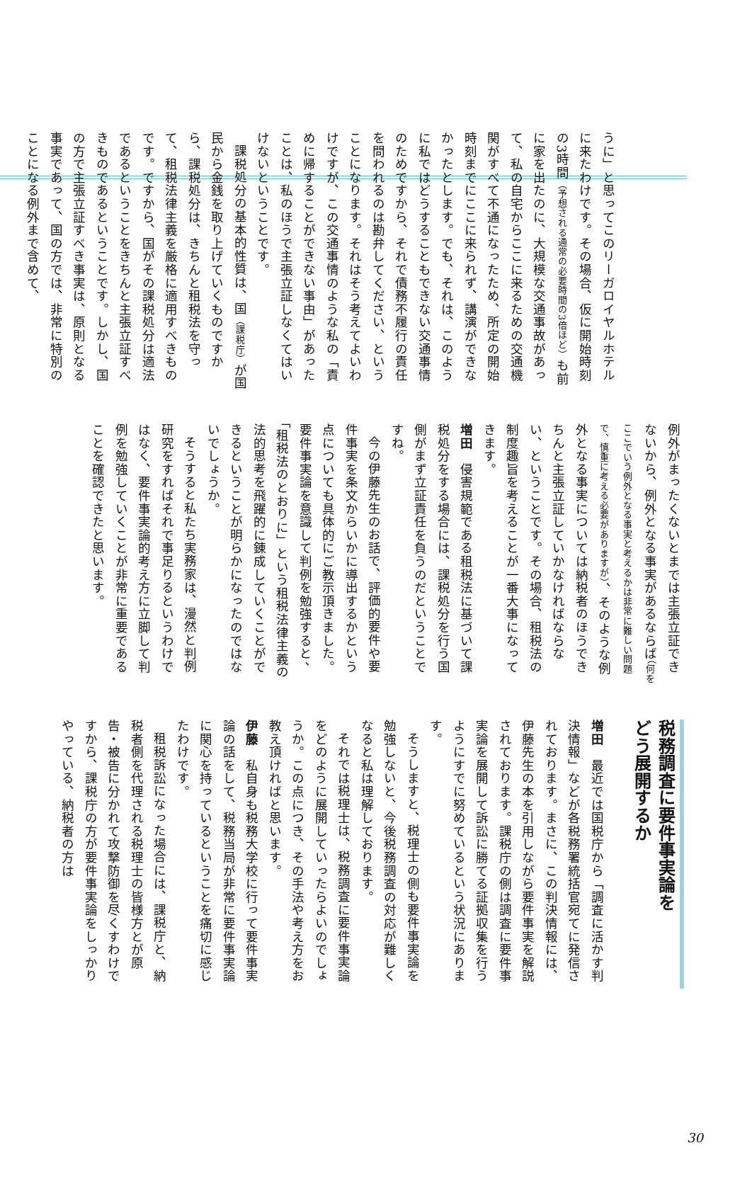うに」と思ってこのリーガロイヤルホテルに来たわけです。その場合、仮に開始時刻の3時間（予想される通常の必要時間の3倍ほど）も前に家を出たのに、大規模な交通事故があって、私の自宅からここに来るための交通機関がすべて不通になったため、所定の開始時刻までにここに来られず、講演ができなかったとします。でも、それは、このように私ではどうすることもできない交通事情のためですから、それで債務不履行の責任を問われるのは勘弁してください、ということになります。それはそう考えてよいわけですが、この交通事情のような私の「責めに帰することができない事由」があったことは、私のほうで主張立証しなくてはいけないということです。
課税処分の基本的性質は、国（課税庁）が国民から金銭を取り上げていくものですから、課税処分は、きちんと租税法を守って、租税法律主義を厳格に適用すべきものです。ですから、国がその課税処分は適法であるということをきちんと主張立証すべきものであるということです。しかし、国の方で主張立証すべき事実は、原則となる事実であって、国の方では、非常に特別のことになる例外まで含めて、
例外がまったくないとまでは主張立証できないから、例外となる事実があるならば（何をここでいう例外となる事実と考えるかは非常に難しい問題で、慎重に考える必要がありますが）、そのような例外となる事実については納税者のほうできちんと主張立証していかなければならない、ということです。その場合、租税法の制度趣旨を考えることが一番大事になってきます。
増田　侵害規範である租税法に基づいて課税処分をする場合には、課税処分を行う国側がまず立証責任を負うのだということですね。
今の伊藤先生のお話で、評価的要件や要件事実を条文からいかに導出するかという点についても具体的にご教示頂きました。要件事実論を意識して判例を勉強すると、「租税法のとおりに」という租税法律主義の法的思考を飛躍的に錬成していくことができるということが明らかになったのではないでしょうか。
そうすると私たち実務家は、漫然と判例研究をすればそれで事足りるというわけではなく、要件事実論的考え方に立脚して判例を勉強していくことが非常に重要であることを確認できたと思います。
税務調査に要件事実論を
どう展開するか
増田　最近では国税庁から「調査に活かす判決情報」などが各税務署統括官宛てに発信されております。まさに、この判決情報には、伊藤先生の本を引用しながら要件事実を解説されております。課税庁の側は調査に要件事実論を展開して訴訟に勝てる証拠収集を行うようにすでに努めているという状況にあります。
そうしますと、税理士の側も要件事実論を勉強しないと、今後税務調査の対応が難しくなると私は理解しております。
それでは税理士は、税務調査に要件事実論をどのように展開していったらよいのでしょうか。この点につき、その手法や考え方をお教え頂ければと思います。
伊藤　私自身も税務大学校に行って要件事実論の話をして、税務当局が非常に要件事実論に関心を持っているということを痛切に感じたわけです。
租税訴訟になった場合には、課税庁と、納税者側を代理される税理士の皆様方とが原告・被告に分かれて攻撃防御を尽くすわけですから、課税庁の方が要件事実論をしっかりやっている、納税者の方は
30